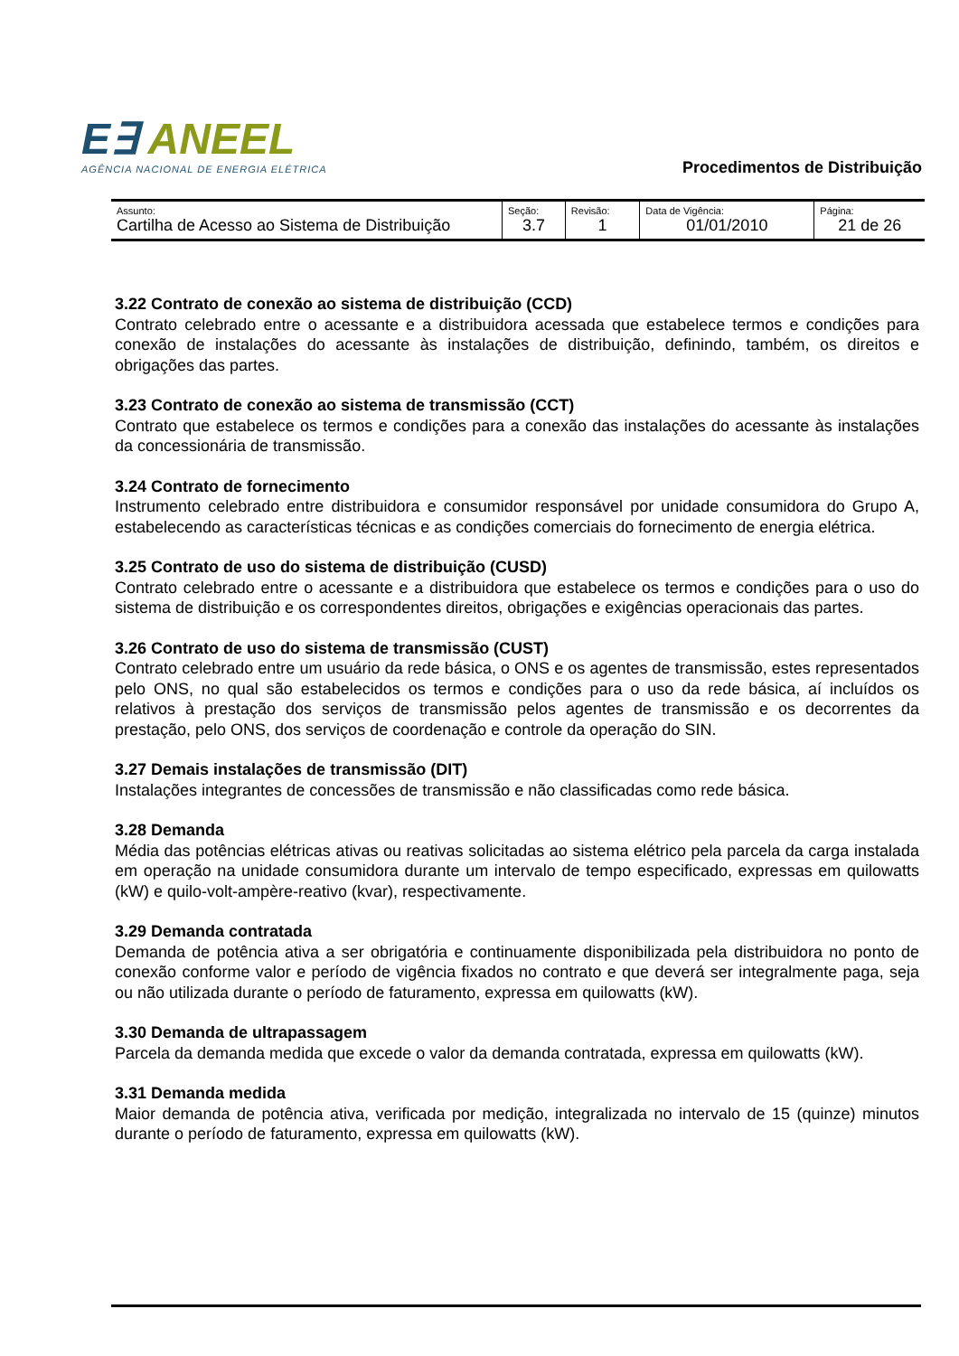E∃ ANEEL
AGÊNCIA NACIONAL DE ENERGIA ELÉTRICA
Procedimentos de Distribuição
| Assunto: Cartilha de Acesso ao Sistema de Distribuição | Seção: 3.7 | Revisão: 1 | Data de Vigência: 01/01/2010 | Página: 21 de 26 |
3.22 Contrato de conexão ao sistema de distribuição (CCD)
Contrato celebrado entre o acessante e a distribuidora acessada que estabelece termos e condições para conexão de instalações do acessante às instalações de distribuição, definindo, também, os direitos e obrigações das partes.
3.23 Contrato de conexão ao sistema de transmissão (CCT)
Contrato que estabelece os termos e condições para a conexão das instalações do acessante às instalações da concessionária de transmissão.
3.24 Contrato de fornecimento
Instrumento celebrado entre distribuidora e consumidor responsável por unidade consumidora do Grupo A, estabelecendo as características técnicas e as condições comerciais do fornecimento de energia elétrica.
3.25 Contrato de uso do sistema de distribuição (CUSD)
Contrato celebrado entre o acessante e a distribuidora que estabelece os termos e condições para o uso do sistema de distribuição e os correspondentes direitos, obrigações e exigências operacionais das partes.
3.26 Contrato de uso do sistema de transmissão (CUST)
Contrato celebrado entre um usuário da rede básica, o ONS e os agentes de transmissão, estes representados pelo ONS, no qual são estabelecidos os termos e condições para o uso da rede básica, aí incluídos os relativos à prestação dos serviços de transmissão pelos agentes de transmissão e os decorrentes da prestação, pelo ONS, dos serviços de coordenação e controle da operação do SIN.
3.27 Demais instalações de transmissão (DIT)
Instalações integrantes de concessões de transmissão e não classificadas como rede básica.
3.28 Demanda
Média das potências elétricas ativas ou reativas solicitadas ao sistema elétrico pela parcela da carga instalada em operação na unidade consumidora durante um intervalo de tempo especificado, expressas em quilowatts (kW) e quilo-volt-ampère-reativo (kvar), respectivamente.
3.29 Demanda contratada
Demanda de potência ativa a ser obrigatória e continuamente disponibilizada pela distribuidora no ponto de conexão conforme valor e período de vigência fixados no contrato e que deverá ser integralmente paga, seja ou não utilizada durante o período de faturamento, expressa em quilowatts (kW).
3.30 Demanda de ultrapassagem
Parcela da demanda medida que excede o valor da demanda contratada, expressa em quilowatts (kW).
3.31 Demanda medida
Maior demanda de potência ativa, verificada por medição, integralizada no intervalo de 15 (quinze) minutos durante o período de faturamento, expressa em quilowatts (kW).